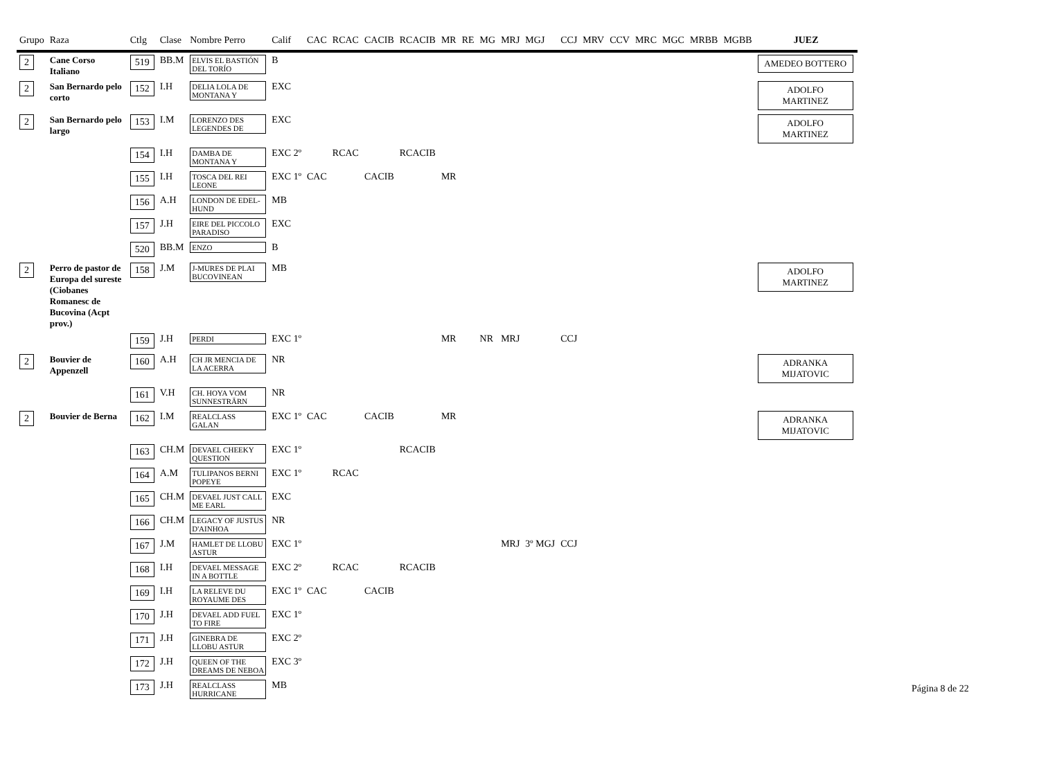| Grupo | Raza | Ctlg | Clase | Nombre Perro | Calif | CAC | RCAC | CACIB | RCACIB | MR | RE | MG | MRJ | MGJ | CCJ | MRV | CCV | MRC | MGC | MRBB | MGBB | JUEZ |
| --- | --- | --- | --- | --- | --- | --- | --- | --- | --- | --- | --- | --- | --- | --- | --- | --- | --- | --- | --- | --- | --- | --- |
| 2 | Cane Corso Italiano | 519 | BB.M | ELVIS EL BASTIÓN DEL TORÍO | B | | | | | | | | | | | | | | | | | AMEDEO BOTTERO |
| 2 | San Bernardo pelo corto | 152 | I.H | DELIA LOLA DE MONTANA Y | EXC | | | | | | | | | | | | | | | | | ADOLFO MARTINEZ |
| 2 | San Bernardo pelo largo | 153 | I.M | LORENZO DES LEGENDES DE | EXC | | | | | | | | | | | | | | | | | ADOLFO MARTINEZ |
| | | 154 | I.H | DAMBA DE MONTANA Y | EXC 2º | | RCAC | | RCACIB | | | | | | | | | | | | | |
| | | 155 | I.H | TOSCA DEL REI LEONE | EXC 1º | CAC | | CACIB | | MR | | | | | | | | | | | | |
| | | 156 | A.H | LONDON DE EDEL-HUND | MB | | | | | | | | | | | | | | | | | |
| | | 157 | J.H | EIRE DEL PICCOLO PARADISO | EXC | | | | | | | | | | | | | | | | | |
| | | 520 | BB.M | ENZO | B | | | | | | | | | | | | | | | | | |
| 2 | Perro de pastor de Europa del sureste (Ciobanes Romanesc de Bucovina (Acpt prov.) | 158 | J.M | J-MURES DE PLAI BUCOVINEAN | MB | | | | | | | | | | | | | | | | | ADOLFO MARTINEZ |
| | | 159 | J.H | PERDI | EXC 1º | | | | | MR | | NR | MRJ | | CCJ | | | | | | | |
| 2 | Bouvier de Appenzell | 160 | A.H | CH JR MENCIA DE LA ACERRA | NR | | | | | | | | | | | | | | | | | ADRANKA MIJATOVIC |
| | | 161 | V.H | CH. HOYA VOM SUNNESTRÄRN | NR | | | | | | | | | | | | | | | | | |
| 2 | Bouvier de Berna | 162 | I.M | REALCLASS GALAN | EXC 1º | CAC | | CACIB | | MR | | | | | | | | | | | | ADRANKA MIJATOVIC |
| | | 163 | CH.M | DEVAEL CHEEKY QUESTION | EXC 1º | | | | RCACIB | | | | | | | | | | | | | |
| | | 164 | A.M | TULIPANOS BERNI POPEYE | EXC 1º | | RCAC | | | | | | | | | | | | | | | |
| | | 165 | CH.M | DEVAEL JUST CALL ME EARL | EXC | | | | | | | | | | | | | | | | | |
| | | 166 | CH.M | LEGACY OF JUSTUS D'AINHOA | NR | | | | | | | | | | | | | | | | | |
| | | 167 | J.M | HAMLET DE LLOBU ASTUR | EXC 1º | | | | | | | | MRJ | 3º MGJ | CCJ | | | | | | | |
| | | 168 | I.H | DEVAEL MESSAGE IN A BOTTLE | EXC 2º | | RCAC | | RCACIB | | | | | | | | | | | | | |
| | | 169 | I.H | LA RELEVE DU ROYAUME DES | EXC 1º | CAC | | CACIB | | | | | | | | | | | | | | |
| | | 170 | J.H | DEVAEL ADD FUEL TO FIRE | EXC 1º | | | | | | | | | | | | | | | | | |
| | | 171 | J.H | GINEBRA DE LLOBU ASTUR | EXC 2º | | | | | | | | | | | | | | | | | |
| | | 172 | J.H | QUEEN OF THE DREAMS DE NEBOA | EXC 3º | | | | | | | | | | | | | | | | | |
| | | 173 | J.H | REALCLASS HURRICANE | MB | | | | | | | | | | | | | | | | | |
Página 8 de 22